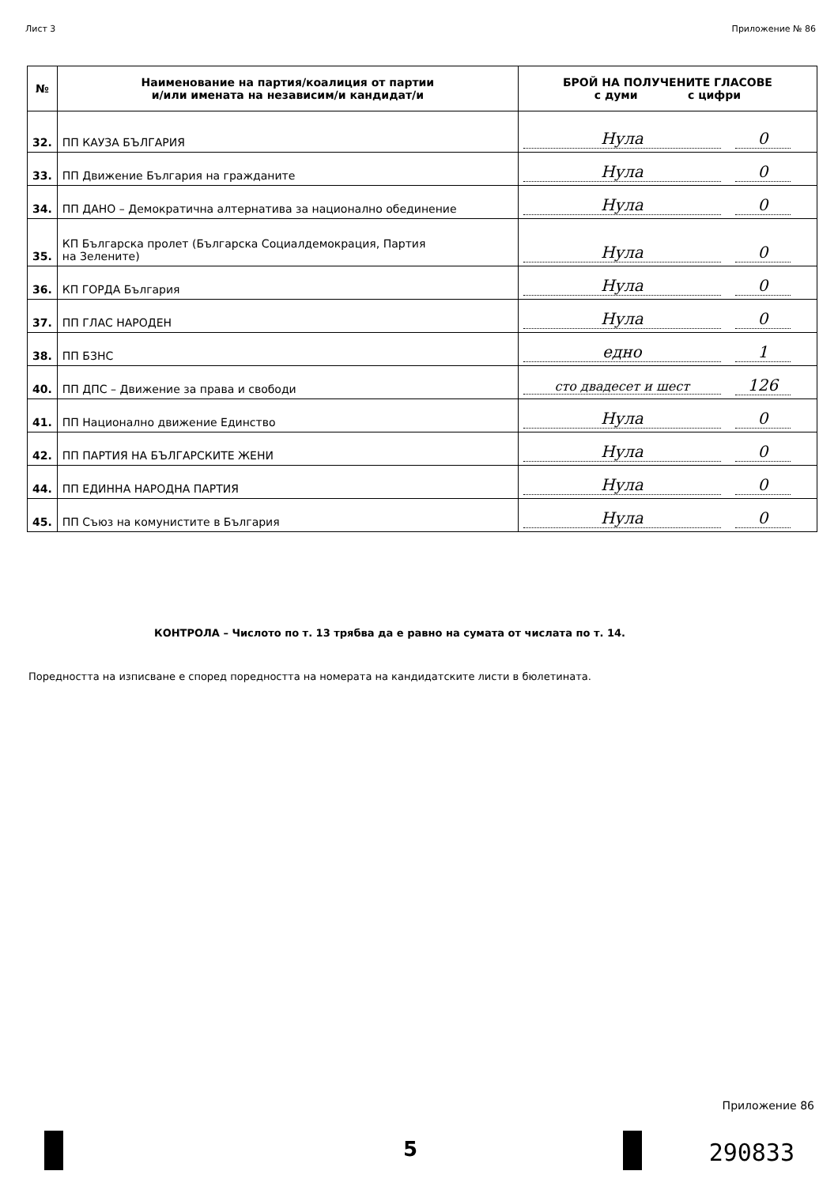Лист 3 Приложение № 86
| № | Наименование на партия/коалиция от партии и/или имената на независим/и кандидат/и | БРОЙ НА ПОЛУЧЕНИТЕ ГЛАСОВЕ с думи с цифри |
| --- | --- | --- |
| 32. | ПП КАУЗА БЪЛГАРИЯ | Нула 0 |
| 33. | ПП Движение България на гражданите | Нула 0 |
| 34. | ПП ДАНО – Демократична алтернатива за национално обединение | Нула 0 |
| 35. | КП Българска пролет (Българска Социалдемокрация, Партия на Зелените) | Нула 0 |
| 36. | КП ГОРДА България | Нула 0 |
| 37. | ПП ГЛАС НАРОДЕН | Нула 0 |
| 38. | ПП БЗНС | едно 1 |
| 40. | ПП ДПС – Движение за права и свободи | сто двадесет и шест 126 |
| 41. | ПП Национално движение Единство | Нула 0 |
| 42. | ПП ПАРТИЯ НА БЪЛГАРСКИТЕ ЖЕНИ | Нула 0 |
| 44. | ПП ЕДИННА НАРОДНА ПАРТИЯ | Нула 0 |
| 45. | ПП Съюз на комунистите в България | Нула 0 |
КОНТРОЛА – Числото по т. 13 трябва да е равно на сумата от числата по т. 14.
Поредността на изписване е според поредността на номерата на кандидатските листи в бюлетината.
5
Приложение 86
290833